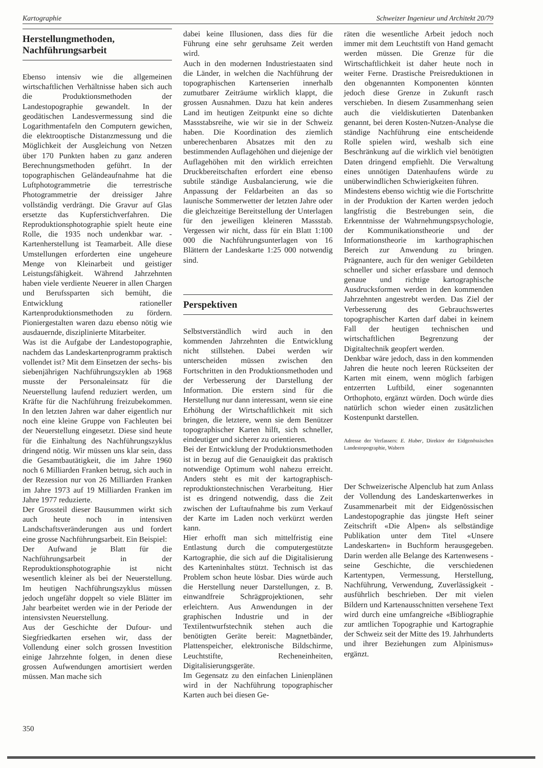Kartographie Schweizer Ingenieur und Architekt 20/79
Herstellungmethoden, Nachführungsarbeit
Ebenso intensiv wie die allgemeinen wirtschaftlichen Verhältnisse haben sich auch die Produktionsmethoden der Landestopographie gewandelt. In der geodätischen Landesvermessung sind die Logarithmentafeln den Computern gewichen, die elektrooptische Distanzmessung und die Möglichkeit der Ausgleichung von Netzen über 170 Punkten haben zu ganz anderen Berechnungsmethoden geführt. In der topographischen Geländeaufnahme hat die Luftphotogrammetrie die terrestrische Photogrammetrie der dreissiger Jahre vollständig verdrängt. Die Gravur auf Glas ersetzte das Kupferstichverfahren. Die Reproduktionsphotographie spielt heute eine Rolle, die 1935 noch undenkbar war. - Kartenherstellung ist Teamarbeit. Alle diese Umstellungen erforderten eine ungeheure Menge von Kleinarbeit und geistiger Leistungsfähigkeit. Während Jahrzehnten haben viele verdiente Neuerer in allen Chargen und Berufssparten sich bemüht, die Entwicklung rationeller Kartenproduktionsmethoden zu fördern. Pioniergestalten waren dazu ebenso nötig wie ausdauernde, disziplinierte Mitarbeiter.
Was ist die Aufgabe der Landestopographie, nachdem das Landeskartenprogramm praktisch vollendet ist? Mit dem Einsetzen der sechs- bis siebenjährigen Nachführungszyklen ab 1968 musste der Personaleinsatz für die Neuerstellung laufend reduziert werden, um Kräfte für die Nachführung freizubekommen. In den letzten Jahren war daher eigentlich nur noch eine kleine Gruppe von Fachleuten bei der Neuerstellung eingesetzt. Diese sind heute für die Einhaltung des Nachführungszyklus dringend nötig. Wir müssen uns klar sein, dass die Gesamtbautätigkeit, die im Jahre 1960 noch 6 Milliarden Franken betrug, sich auch in der Rezession nur von 26 Milliarden Franken im Jahre 1973 auf 19 Milliarden Franken im Jahre 1977 reduzierte.
Der Grossteil dieser Bausummen wirkt sich auch heute noch in intensiven Landschaftsveränderungen aus und fordert eine grosse Nachführungsarbeit. Ein Beispiel:
Der Aufwand je Blatt für die Nachführungsarbeit in der Reproduktionsphotographie ist nicht wesentlich kleiner als bei der Neuerstellung. Im heutigen Nachführungszyklus müssen jedoch ungefähr doppelt so viele Blätter im Jahr bearbeitet werden wie in der Periode der intensivsten Neuerstellung.
Aus der Geschichte der Dufour- und Siegfriedkarten ersehen wir, dass der Vollendung einer solch grossen Investition einige Jahrzehnte folgen, in denen diese grossen Aufwendungen amortisiert werden müssen. Man mache sich
dabei keine Illusionen, dass dies für die Führung eine sehr geruhsame Zeit werden wird.
Auch in den modernen Industriestaaten sind die Länder, in welchen die Nachführung der topographischen Kartenserien innerhalb zumutbarer Zeiträume wirklich klappt, die grossen Ausnahmen. Dazu hat kein anderes Land im heutigen Zeitpunkt eine so dichte Massstabsreihe, wie wir sie in der Schweiz haben. Die Koordination des ziemlich unberechenbaren Absatzes mit den zu bestimmenden Auflagehöhen und diejenige der Auflagehöhen mit den wirklich erreichten Druckbereitschaften erfordert eine ebenso subtile ständige Ausbalancierung, wie die Anpassung der Feldarbeiten an das so launische Sommerwetter der letzten Jahre oder die gleichzeitige Bereitstellung der Unterlagen für den jeweiligen kleineren Massstab. Vergessen wir nicht, dass für ein Blatt 1:100 000 die Nachführungsunterlagen von 16 Blättern der Landeskarte 1:25 000 notwendig sind.
Perspektiven
Selbstverständlich wird auch in den kommenden Jahrzehnten die Entwicklung nicht stillstehen. Dabei werden wir unterscheiden müssen zwischen den Fortschritten in den Produktionsmethoden und der Verbesserung der Darstellung der Information. Die erstern sind für die Herstellung nur dann interessant, wenn sie eine Erhöhung der Wirtschaftlichkeit mit sich bringen, die letztere, wenn sie dem Benützer topographischer Karten hilft, sich schneller, eindeutiger und sicherer zu orientieren.
Bei der Entwicklung der Produktionsmethoden ist in bezug auf die Genauigkeit das praktisch notwendige Optimum wohl nahezu erreicht. Anders steht es mit der kartographisch-reproduktionstechnischen Verarbeitung. Hier ist es dringend notwendig, dass die Zeit zwischen der Luftaufnahme bis zum Verkauf der Karte im Laden noch verkürzt werden kann.
Hier erhofft man sich mittelfristig eine Entlastung durch die computergestützte Kartographie, die sich auf die Digitalisierung des Karteninhaltes stützt. Technisch ist das Problem schon heute lösbar. Dies würde auch die Herstellung neuer Darstellungen, z. B. einwandfreie Schrägprojektionen, sehr erleichtern. Aus Anwendungen in der graphischen Industrie und in der Textilentwurfstechnik stehen auch die benötigten Geräte bereit: Magnetbänder, Plattenspeicher, elektronische Bildschirme, Leuchtstifte, Recheneinheiten, Digitalisierungsgeräte.
Im Gegensatz zu den einfachen Linienplänen wird in der Nachführung topographischer Karten auch bei diesen Ge-
räten die wesentliche Arbeit jedoch noch immer mit dem Leuchtstift von Hand gemacht werden müssen. Die Grenze für die Wirtschaftlichkeit ist daher heute noch in weiter Ferne. Drastische Preisreduktionen in den obgenannten Komponenten könnten jedoch diese Grenze in Zukunft rasch verschieben. In diesem Zusammenhang seien auch die vieldiskutierten Datenbanken genannt, bei deren Kosten-Nutzen-Analyse die ständige Nachführung eine entscheidende Rolle spielen wird, weshalb sich eine Beschränkung auf die wirklich viel benötigten Daten dringend empfiehlt. Die Verwaltung eines unnötigen Datenhaufens würde zu unüberwindlichen Schwierigkeiten führen.
Mindestens ebenso wichtig wie die Fortschritte in der Produktion der Karten werden jedoch langfristig die Bestrebungen sein, die Erkenntnisse der Wahrnehmungspsychologie, der Kommunikationstheorie und der Informationstheorie im karthographischen Bereich zur Anwendung zu bringen. Prägnantere, auch für den weniger Gebildeten schneller und sicher erfassbare und dennoch genaue und richtige kartographische Ausdrucksformen werden in den kommenden Jahrzehnten angestrebt werden. Das Ziel der Verbesserung des Gebrauchswertes topographischer Karten darf dabei in keinem Fall der heutigen technischen und wirtschaftlichen Begrenzung der Digitaltechnik geopfert werden.
Denkbar wäre jedoch, dass in den kommenden Jahren die heute noch leeren Rückseiten der Karten mit einem, wenn möglich farbigen entzerrten Luftbild, einer sogenannten Orthophoto, ergänzt würden. Doch würde dies natürlich schon wieder einen zusätzlichen Kostenpunkt darstellen.
Adresse der Verfassers: E. Huber, Direktor der Eidgenössischen Landestopographie, Wabern
Der Schweizerische Alpenclub hat zum Anlass der Vollendung des Landeskartenwerkes in Zusammenarbeit mit der Eidgenössischen Landestopographie das jüngste Heft seiner Zeitschrift «Die Alpen» als selbständige Publikation unter dem Titel «Unsere Landeskarten» in Buchform herausgegeben. Darin werden alle Belange des Kartenwesens - seine Geschichte, die verschiedenen Kartentypen, Vermessung, Herstellung, Nachführung, Verwendung, Zuverlässigkeit -ausführlich beschrieben. Der mit vielen Bildern und Kartenausschnitten versehene Text wird durch eine umfangreiche «Bibliographie zur amtlichen Topographie und Kartographie der Schweiz seit der Mitte des 19. Jahrhunderts und ihrer Beziehungen zum Alpinismus» ergänzt.
350